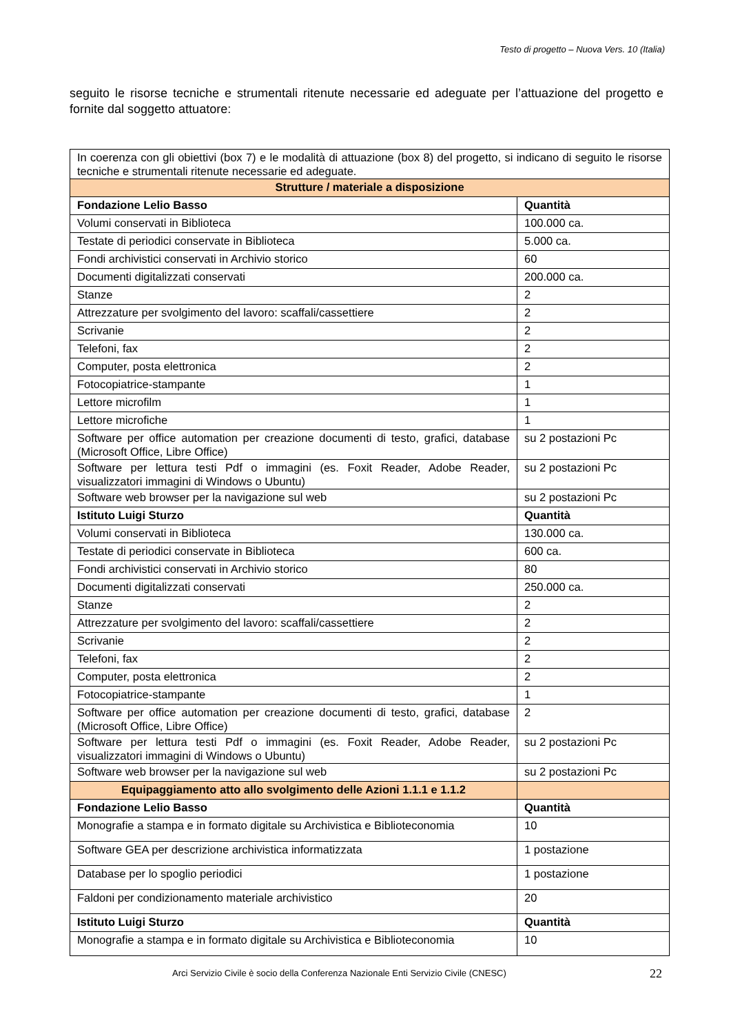Testo di progetto – Nuova Vers. 10 (Italia)
seguito le risorse tecniche e strumentali ritenute necessarie ed adeguate per l’attuazione del progetto e fornite dal soggetto attuatore:
| In coerenza con gli obiettivi (box 7) e le modalità di attuazione (box 8) del progetto, si indicano di seguito le risorse tecniche e strumentali ritenute necessarie ed adeguate. | |
| Strutture / materiale a disposizione | |
| Fondazione Lelio Basso | Quantità |
| Volumi conservati in Biblioteca | 100.000 ca. |
| Testate di periodici conservate in Biblioteca | 5.000 ca. |
| Fondi archivistici conservati in Archivio storico | 60 |
| Documenti digitalizzati conservati | 200.000 ca. |
| Stanze | 2 |
| Attrezzature per svolgimento del lavoro: scaffali/cassettiere | 2 |
| Scrivanie | 2 |
| Telefoni, fax | 2 |
| Computer, posta elettronica | 2 |
| Fotocopiatrice-stampante | 1 |
| Lettore microfilm | 1 |
| Lettore microfiche | 1 |
| Software per office automation per creazione documenti di testo, grafici, database (Microsoft Office, Libre Office) | su 2 postazioni Pc |
| Software per lettura testi Pdf o immagini (es. Foxit Reader, Adobe Reader, visualizzatori immagini di Windows o Ubuntu) | su 2 postazioni Pc |
| Software web browser per la navigazione sul web | su 2 postazioni Pc |
| Istituto Luigi Sturzo | Quantità |
| Volumi conservati in Biblioteca | 130.000 ca. |
| Testate di periodici conservate in Biblioteca | 600 ca. |
| Fondi archivistici conservati in Archivio storico | 80 |
| Documenti digitalizzati conservati | 250.000 ca. |
| Stanze | 2 |
| Attrezzature per svolgimento del lavoro: scaffali/cassettiere | 2 |
| Scrivanie | 2 |
| Telefoni, fax | 2 |
| Computer, posta elettronica | 2 |
| Fotocopiatrice-stampante | 1 |
| Software per office automation per creazione documenti di testo, grafici, database (Microsoft Office, Libre Office) | 2 |
| Software per lettura testi Pdf o immagini (es. Foxit Reader, Adobe Reader, visualizzatori immagini di Windows o Ubuntu) | su 2 postazioni Pc |
| Software web browser per la navigazione sul web | su 2 postazioni Pc |
| Equipaggiamento atto allo svolgimento delle Azioni 1.1.1 e 1.1.2 | |
| Fondazione Lelio Basso | Quantità |
| Monografie a stampa e in formato digitale su Archivistica e Biblioteconomia | 10 |
| Software GEA per descrizione archivistica informatizzata | 1 postazione |
| Database per lo spoglio periodici | 1 postazione |
| Faldoni per condizionamento materiale archivistico | 20 |
| Istituto Luigi Sturzo | Quantità |
| Monografie a stampa e in formato digitale su Archivistica e Biblioteconomia | 10 |
Arci Servizio Civile è socio della Conferenza Nazionale Enti Servizio Civile (CNESC)
22